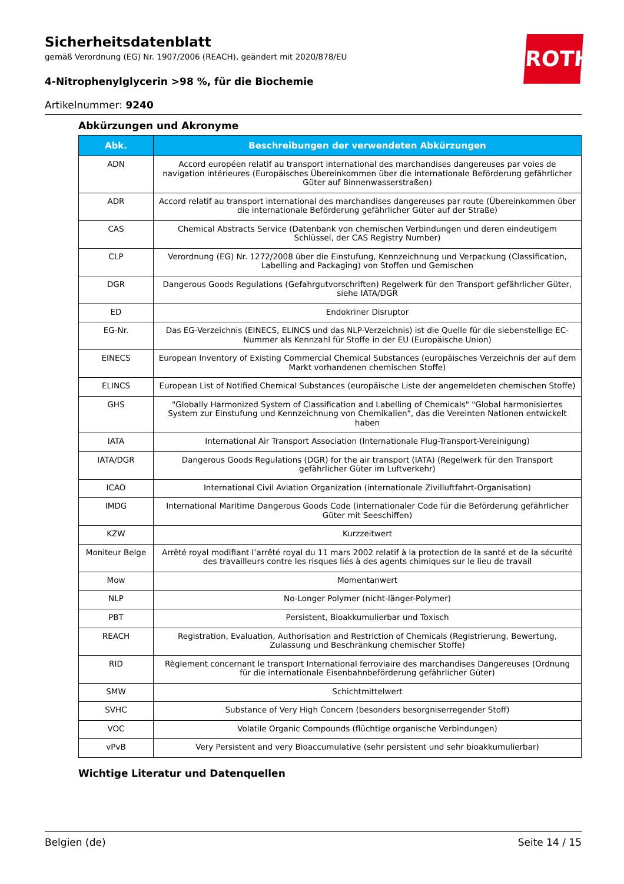ROTH
Sicherheitsdatenblatt
gemäß Verordnung (EG) Nr. 1907/2006 (REACH), geändert mit 2020/878/EU
4-Nitrophenylglycerin >98 %, für die Biochemie
Artikelnummer: 9240
Abkürzungen und Akronyme
| Abk. | Beschreibungen der verwendeten Abkürzungen |
| --- | --- |
| ADN | Accord européen relatif au transport international des marchandises dangereuses par voies de navigation intérieures (Europäisches Übereinkommen über die internationale Beförderung gefährlicher Güter auf Binnenwasserstraßen) |
| ADR | Accord relatif au transport international des marchandises dangereuses par route (Übereinkommen über die internationale Beförderung gefährlicher Güter auf der Straße) |
| CAS | Chemical Abstracts Service (Datenbank von chemischen Verbindungen und deren eindeutigem Schlüssel, der CAS Registry Number) |
| CLP | Verordnung (EG) Nr. 1272/2008 über die Einstufung, Kennzeichnung und Verpackung (Classification, Labelling and Packaging) von Stoffen und Gemischen |
| DGR | Dangerous Goods Regulations (Gefahrgutvorschriften) Regelwerk für den Transport gefährlicher Güter, siehe IATA/DGR |
| ED | Endokriner Disruptor |
| EG-Nr. | Das EG-Verzeichnis (EINECS, ELINCS und das NLP-Verzeichnis) ist die Quelle für die siebenstellige EC-Nummer als Kennzahl für Stoffe in der EU (Europäische Union) |
| EINECS | European Inventory of Existing Commercial Chemical Substances (europäisches Verzeichnis der auf dem Markt vorhandenen chemischen Stoffe) |
| ELINCS | European List of Notified Chemical Substances (europäische Liste der angemeldeten chemischen Stoffe) |
| GHS | "Globally Harmonized System of Classification and Labelling of Chemicals" "Global harmonisiertes System zur Einstufung und Kennzeichnung von Chemikalien", das die Vereinten Nationen entwickelt haben |
| IATA | International Air Transport Association (Internationale Flug-Transport-Vereinigung) |
| IATA/DGR | Dangerous Goods Regulations (DGR) for the air transport (IATA) (Regelwerk für den Transport gefährlicher Güter im Luftverkehr) |
| ICAO | International Civil Aviation Organization (internationale Zivilluftfahrt-Organisation) |
| IMDG | International Maritime Dangerous Goods Code (internationaler Code für die Beförderung gefährlicher Güter mit Seeschiffen) |
| KZW | Kurzzeitwert |
| Moniteur Belge | Arrêté royal modifiant l’arrêté royal du 11 mars 2002 relatif à la protection de la santé et de la sécurité des travailleurs contre les risques liés à des agents chimiques sur le lieu de travail |
| Mow | Momentanwert |
| NLP | No-Longer Polymer (nicht-länger-Polymer) |
| PBT | Persistent, Bioakkumulierbar und Toxisch |
| REACH | Registration, Evaluation, Authorisation and Restriction of Chemicals (Registrierung, Bewertung, Zulassung und Beschränkung chemischer Stoffe) |
| RID | Règlement concernant le transport International ferroviaire des marchandises Dangereuses (Ordnung für die internationale Eisenbahnbeförderung gefährlicher Güter) |
| SMW | Schichtmittelwert |
| SVHC | Substance of Very High Concern (besonders besorgniserregender Stoff) |
| VOC | Volatile Organic Compounds (flüchtige organische Verbindungen) |
| vPvB | Very Persistent and very Bioaccumulative (sehr persistent und sehr bioakkumulierbar) |
Wichtige Literatur und Datenquellen
Belgien (de) Seite 14 / 15